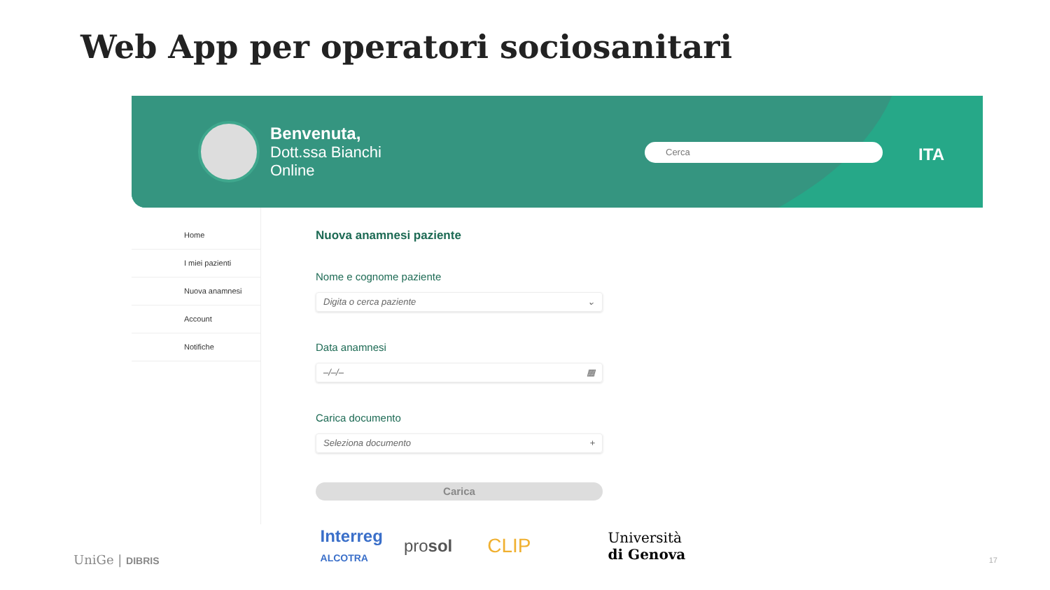Web App per operatori sociosanitari
Benvenuta,
Dott.ssa Bianchi
Online
Cerca ITA
Home
I miei pazienti
Nuova anamnesi
Account
Notifiche
Nuova anamnesi paziente
Nome e cognome paziente
Digita o cerca paziente ⌄
Data anamnesi
–/–/– ▦
Carica documento
Seleziona documento +
Carica
UniGe | DIBRIS Interreg
ALCOTRA prosol CLIP Università
di Genova 17